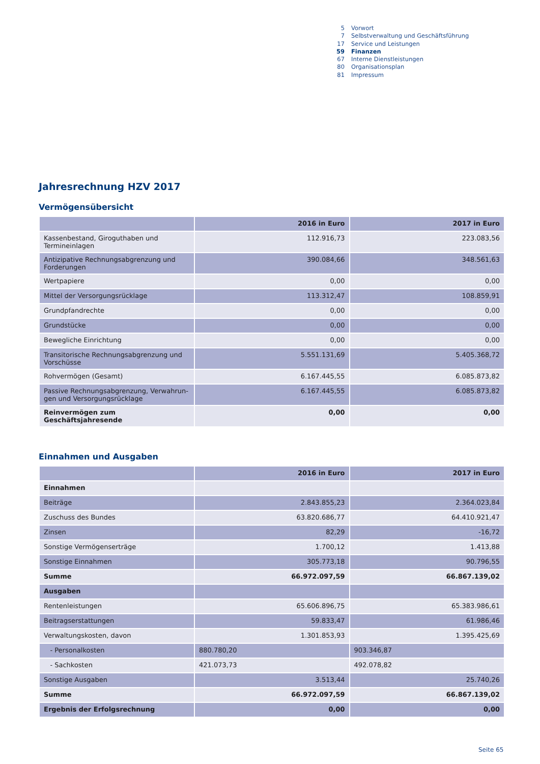5 Vorwort
7 Selbstverwaltung und Geschäftsführung
17 Service und Leistungen
59 Finanzen
67 Interne Dienstleistungen
80 Organisationsplan
81 Impressum
Jahresrechnung HZV 2017
Vermögensübersicht
| | 2016 in Euro | 2017 in Euro |
| --- | --- | --- |
| Kassenbestand, Giroguthaben und Termineinlagen | 112.916,73 | 223.083,56 |
| Antizipative Rechnungsabgrenzung und Forderungen | 390.084,66 | 348.561,63 |
| Wertpapiere | 0,00 | 0,00 |
| Mittel der Versorgungsrücklage | 113.312,47 | 108.859,91 |
| Grundpfandrechte | 0,00 | 0,00 |
| Grundstücke | 0,00 | 0,00 |
| Bewegliche Einrichtung | 0,00 | 0,00 |
| Transitorische Rechnungsabgrenzung und Vorschüsse | 5.551.131,69 | 5.405.368,72 |
| Rohvermögen (Gesamt) | 6.167.445,55 | 6.085.873,82 |
| Passive Rechnungsabgrenzung, Verwahrun-gen und Versorgungsrücklage | 6.167.445,55 | 6.085.873,82 |
| Reinvermögen zum Geschäftsjahresende | 0,00 | 0,00 |
Einnahmen und Ausgaben
| | 2016 in Euro | 2017 in Euro |
| --- | --- | --- |
| Einnahmen | | |
| Beiträge | 2.843.855,23 | 2.364.023,84 |
| Zuschuss des Bundes | 63.820.686,77 | 64.410.921,47 |
| Zinsen | 82,29 | -16,72 |
| Sonstige Vermögenserträge | 1.700,12 | 1.413,88 |
| Sonstige Einnahmen | 305.773,18 | 90.796,55 |
| Summe | 66.972.097,59 | 66.867.139,02 |
| Ausgaben | | |
| Rentenleistungen | 65.606.896,75 | 65.383.986,61 |
| Beitragserstattungen | 59.833,47 | 61.986,46 |
| Verwaltungskosten, davon | 1.301.853,93 | 1.395.425,69 |
| - Personalkosten | 880.780,20 | 903.346,87 |
| - Sachkosten | 421.073,73 | 492.078,82 |
| Sonstige Ausgaben | 3.513,44 | 25.740,26 |
| Summe | 66.972.097,59 | 66.867.139,02 |
| Ergebnis der Erfolgsrechnung | 0,00 | 0,00 |
Seite 65